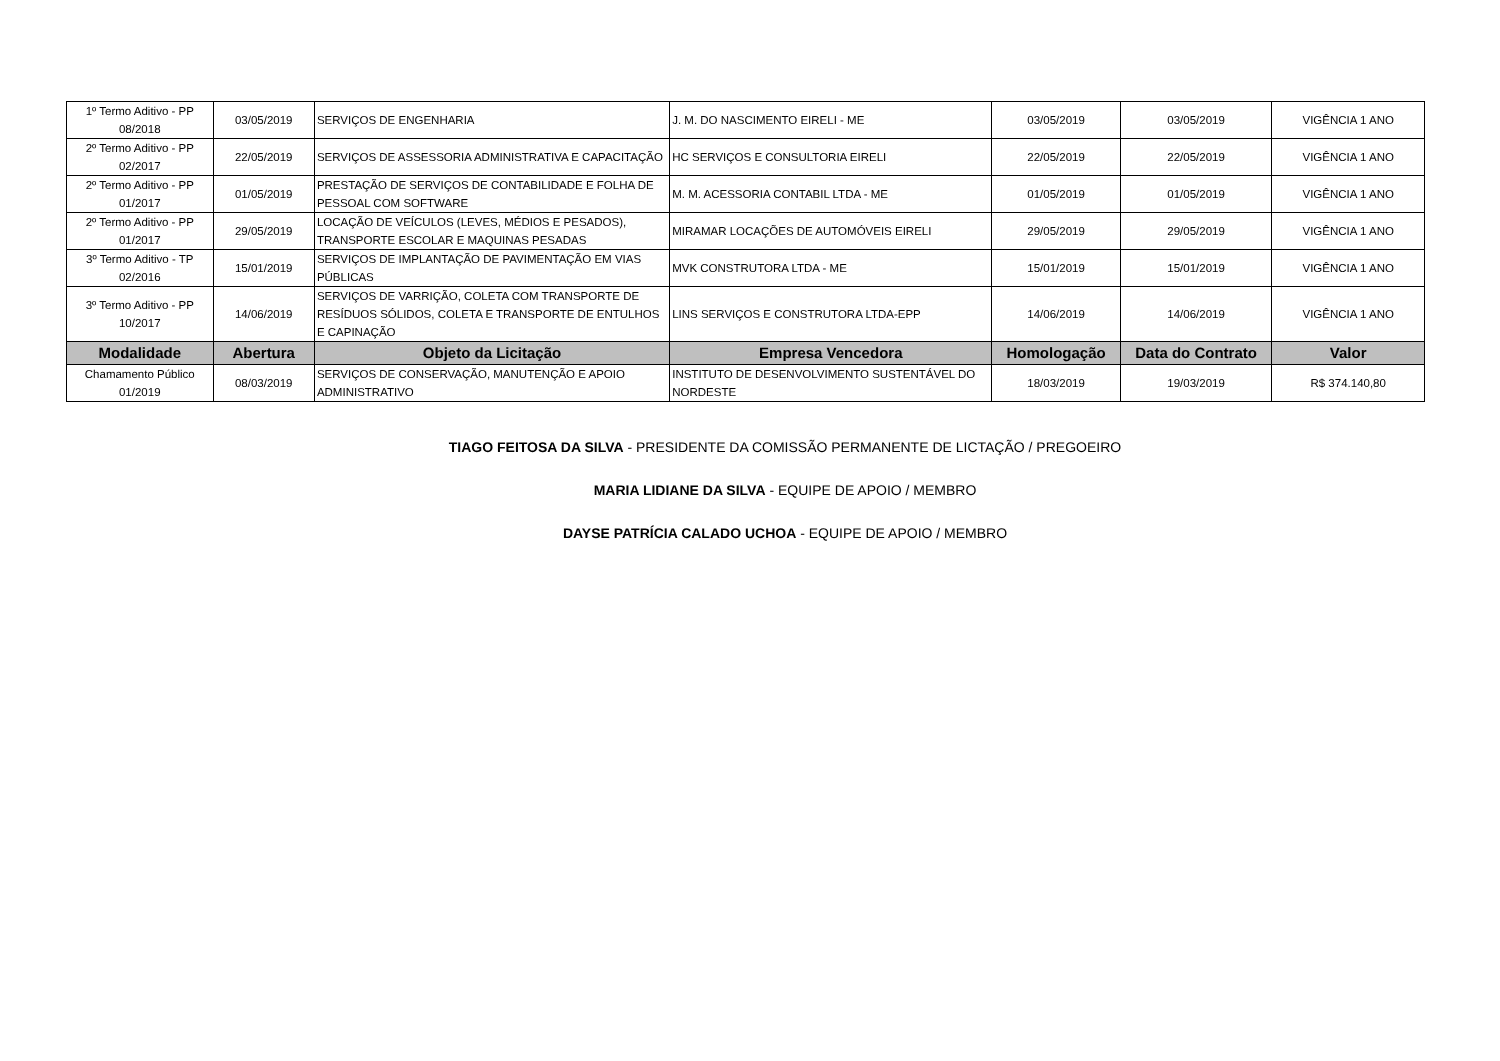| 1º Termo Aditivo - PP 08/2018 | 03/05/2019 | SERVIÇOS DE ENGENHARIA | J. M. DO NASCIMENTO EIRELI - ME | 03/05/2019 | 03/05/2019 | VIGÊNCIA 1 ANO |
| 2º Termo Aditivo - PP 02/2017 | 22/05/2019 | SERVIÇOS DE ASSESSORIA ADMINISTRATIVA E CAPACITAÇÃO | HC SERVIÇOS E CONSULTORIA EIRELI | 22/05/2019 | 22/05/2019 | VIGÊNCIA 1 ANO |
| 2º Termo Aditivo - PP 01/2017 | 01/05/2019 | PRESTAÇÃO DE SERVIÇOS DE CONTABILIDADE E FOLHA DE PESSOAL COM SOFTWARE | M. M. ACESSORIA CONTABIL LTDA - ME | 01/05/2019 | 01/05/2019 | VIGÊNCIA 1 ANO |
| 2º Termo Aditivo - PP 01/2017 | 29/05/2019 | LOCAÇÃO DE VEÍCULOS (LEVES, MÉDIOS E PESADOS), TRANSPORTE ESCOLAR E MAQUINAS PESADAS | MIRAMAR LOCAÇÕES DE AUTOMÓVEIS EIRELI | 29/05/2019 | 29/05/2019 | VIGÊNCIA 1 ANO |
| 3º Termo Aditivo - TP 02/2016 | 15/01/2019 | SERVIÇOS DE IMPLANTAÇÃO DE PAVIMENTAÇÃO EM VIAS PÚBLICAS | MVK CONSTRUTORA LTDA - ME | 15/01/2019 | 15/01/2019 | VIGÊNCIA 1 ANO |
| 3º Termo Aditivo - PP 10/2017 | 14/06/2019 | SERVIÇOS DE VARRIÇÃO, COLETA COM TRANSPORTE DE RESÍDUOS SÓLIDOS, COLETA E TRANSPORTE DE ENTULHOS E CAPINAÇÃO | LINS SERVIÇOS E CONSTRUTORA LTDA-EPP | 14/06/2019 | 14/06/2019 | VIGÊNCIA 1 ANO |
| Modalidade | Abertura | Objeto da Licitação | Empresa Vencedora | Homologação | Data do Contrato | Valor |
| Chamamento Público 01/2019 | 08/03/2019 | SERVIÇOS DE CONSERVAÇÃO, MANUTENÇÃO E APOIO ADMINISTRATIVO | INSTITUTO DE DESENVOLVIMENTO SUSTENTÁVEL DO NORDESTE | 18/03/2019 | 19/03/2019 | R$ 374.140,80 |
TIAGO FEITOSA DA SILVA - PRESIDENTE DA COMISSÃO PERMANENTE DE LICTAÇÃO / PREGOEIRO
MARIA LIDIANE DA SILVA - EQUIPE DE APOIO / MEMBRO
DAYSE PATRÍCIA CALADO UCHOA - EQUIPE DE APOIO / MEMBRO